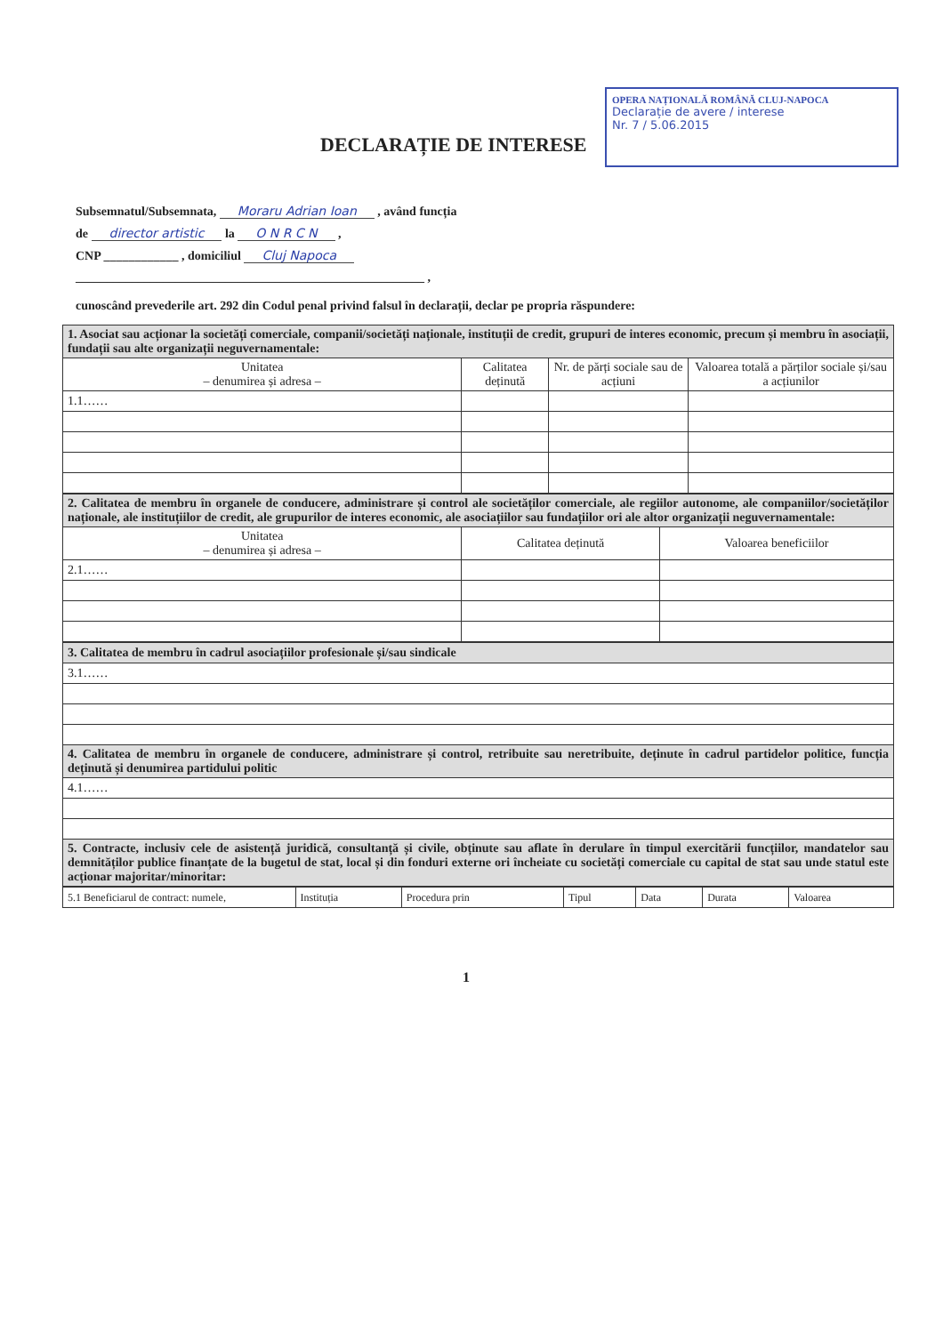OPERA NAȚIONALĂ ROMÂNĂ CLUJ-NAPOCA
Declarație de avere / interese
Nr. 7 / 5.06.2015
DECLARAȚIE DE INTERESE
Subsemnatul/Subsemnata, Moraru Adrian Ioan , având funcția
de director artistic la O N R C N ,
CNP ____________ , domiciliul Cluj Napoca
________________________________________________________ ,
cunoscând prevederile art. 292 din Codul penal privind falsul în declarații, declar pe propria răspundere:
| 1. Asociat sau acționar la societăți comerciale, companii/societăți naționale, instituții de credit, grupuri de interes economic, precum și membru în asociații, fundații sau alte organizații neguvernamentale: | | | |
| Unitatea – denumirea și adresa – | Calitatea deținută | Nr. de părți sociale sau de acțiuni | Valoarea totală a părților sociale și/sau a acțiunilor |
| 1.1…… | | | |
| 2. Calitatea de membru în organele de conducere, administrare și control ale societăților comerciale, ale regiilor autonome, ale companiilor/societăților naționale, ale instituțiilor de credit, ale grupurilor de interes economic, ale asociațiilor sau fundațiilor ori ale altor organizații neguvernamentale: | | |
| Unitatea – denumirea și adresa – | Calitatea deținută | Valoarea beneficiilor |
| 2.1…… | | |
| 3. Calitatea de membru în cadrul asociațiilor profesionale și/sau sindicale |
| 3.1…… |
| 4. Calitatea de membru în organele de conducere, administrare și control, retribuite sau neretribuite, deținute în cadrul partidelor politice, funcția deținută și denumirea partidului politic |
| 4.1…… |
| 5. Contracte, inclusiv cele de asistență juridică, consultanță și civile, obținute sau aflate în derulare în timpul exercitării funcțiilor, mandatelor sau demnităților publice finanțate de la bugetul de stat, local și din fonduri externe ori încheiate cu societăți comerciale cu capital de stat sau unde statul este acționar majoritar/minoritar: |
| 5.1 Beneficiarul de contract: numele, | Instituția | Procedura prin | Tipul | Data | Durata | Valoarea |
1